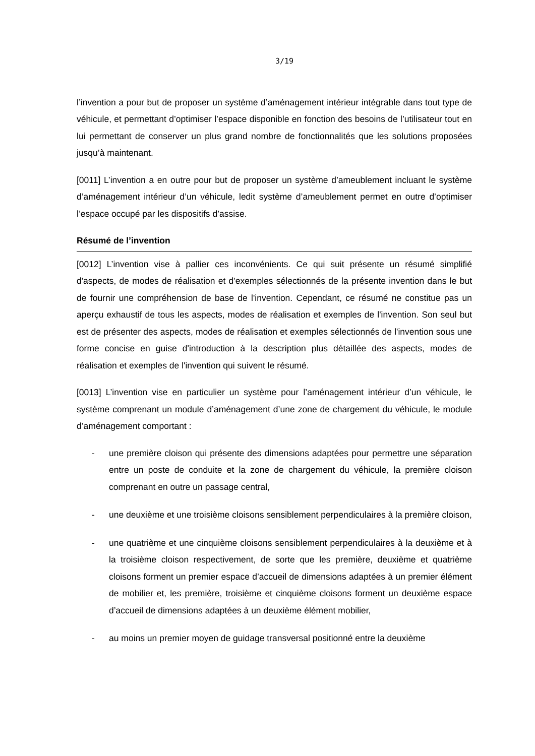3/19
l’invention a pour but de proposer un système d’aménagement intérieur intégrable dans tout type de véhicule, et permettant d’optimiser l’espace disponible en fonction des besoins de l’utilisateur tout en lui permettant de conserver un plus grand nombre de fonctionnalités que les solutions proposées jusqu’à maintenant.
[0011] L’invention a en outre pour but de proposer un système d’ameublement incluant le système d’aménagement intérieur d’un véhicule, ledit système d’ameublement permet en outre d’optimiser l’espace occupé par les dispositifs d’assise.
Résumé de l’invention
[0012] L’invention vise à pallier ces inconvénients. Ce qui suit présente un résumé simplifié d'aspects, de modes de réalisation et d'exemples sélectionnés de la présente invention dans le but de fournir une compréhension de base de l'invention. Cependant, ce résumé ne constitue pas un aperçu exhaustif de tous les aspects, modes de réalisation et exemples de l'invention. Son seul but est de présenter des aspects, modes de réalisation et exemples sélectionnés de l'invention sous une forme concise en guise d'introduction à la description plus détaillée des aspects, modes de réalisation et exemples de l'invention qui suivent le résumé.
[0013] L’invention vise en particulier un système pour l’aménagement intérieur d’un véhicule, le système comprenant un module d’aménagement d’une zone de chargement du véhicule, le module d’aménagement comportant :
- une première cloison qui présente des dimensions adaptées pour permettre une séparation entre un poste de conduite et la zone de chargement du véhicule, la première cloison comprenant en outre un passage central,
- une deuxième et une troisième cloisons sensiblement perpendiculaires à la première cloison,
- une quatrième et une cinquième cloisons sensiblement perpendiculaires à la deuxième et à la troisième cloison respectivement, de sorte que les première, deuxième et quatrième cloisons forment un premier espace d’accueil de dimensions adaptées à un premier élément de mobilier et, les première, troisième et cinquième cloisons forment un deuxième espace d’accueil de dimensions adaptées à un deuxième élément mobilier,
- au moins un premier moyen de guidage transversal positionné entre la deuxième